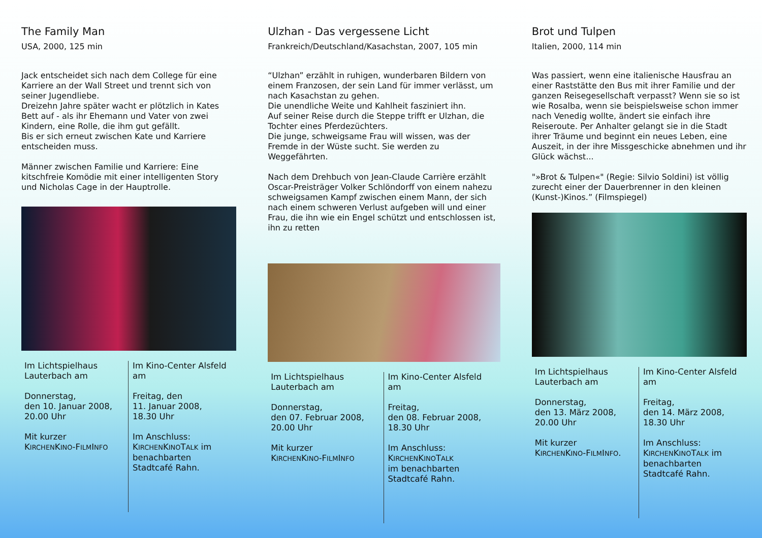The Family Man
USA, 2000, 125 min
Jack entscheidet sich nach dem College für eine Karriere an der Wall Street und trennt sich von seiner Jugendliebe.
Dreizehn Jahre später wacht er plötzlich in Kates Bett auf - als ihr Ehemann und Vater von zwei Kindern, eine Rolle, die ihm gut gefällt.
Bis er sich erneut zwischen Kate und Karriere entscheiden muss.
Männer zwischen Familie und Karriere: Eine kitschfreie Komödie mit einer intelligenten Story und Nicholas Cage in der Hauptrolle.
Im Lichtspielhaus Lauterbach am
Donnerstag,
den 10. Januar 2008,
20.00 Uhr
Mit kurzer
KIRCHENKINO-FILMINFO
Im Kino-Center Alsfeld am
Freitag, den
11. Januar 2008,
18.30 Uhr
Im Anschluss:
KIRCHENKINOTALK im benachbarten Stadtcafé Rahn.
Ulzhan - Das vergessene Licht
Frankreich/Deutschland/Kasachstan, 2007, 105 min
“Ulzhan” erzählt in ruhigen, wunderbaren Bildern von einem Franzosen, der sein Land für immer verlässt, um nach Kasachstan zu gehen.
Die unendliche Weite und Kahlheit fasziniert ihn.
Auf seiner Reise durch die Steppe trifft er Ulzhan, die Tochter eines Pferdezüchters.
Die junge, schweigsame Frau will wissen, was der Fremde in der Wüste sucht. Sie werden zu Weggefährten.
Nach dem Drehbuch von Jean-Claude Carrière erzählt Oscar-Preisträger Volker Schlöndorff von einem nahezu schweigsamen Kampf zwischen einem Mann, der sich nach einem schweren Verlust aufgeben will und einer Frau, die ihn wie ein Engel schützt und entschlossen ist, ihn zu retten
Im Lichtspielhaus Lauterbach am
Donnerstag,
den 07. Februar 2008,
20.00 Uhr
Mit kurzer
KIRCHENKINO-FILMINFO
Im Kino-Center Alsfeld am
Freitag,
den 08. Februar 2008,
18.30 Uhr
Im Anschluss:
KIRCHENKINOTALK
im benachbarten Stadtcafé Rahn.
Brot und Tulpen
Italien, 2000, 114 min
Was passiert, wenn eine italienische Hausfrau an einer Raststätte den Bus mit ihrer Familie und der ganzen Reisegesellschaft verpasst? Wenn sie so ist wie Rosalba, wenn sie beispielsweise schon immer nach Venedig wollte, ändert sie einfach ihre Reiseroute. Per Anhalter gelangt sie in die Stadt ihrer Träume und beginnt ein neues Leben, eine Auszeit, in der ihre Missgeschicke abnehmen und ihr Glück wächst...
"»Brot & Tulpen«" (Regie: Silvio Soldini) ist völlig zurecht einer der Dauerbrenner in den kleinen (Kunst-)Kinos.” (Filmspiegel)
Im Lichtspielhaus Lauterbach am
Donnerstag,
den 13. März 2008,
20.00 Uhr
Mit kurzer
KIRCHENKINO-FILMINFO.
Im Kino-Center Alsfeld am
Freitag,
den 14. März 2008,
18.30 Uhr
Im Anschluss:
KIRCHENKINOTALK im benachbarten Stadtcafé Rahn.